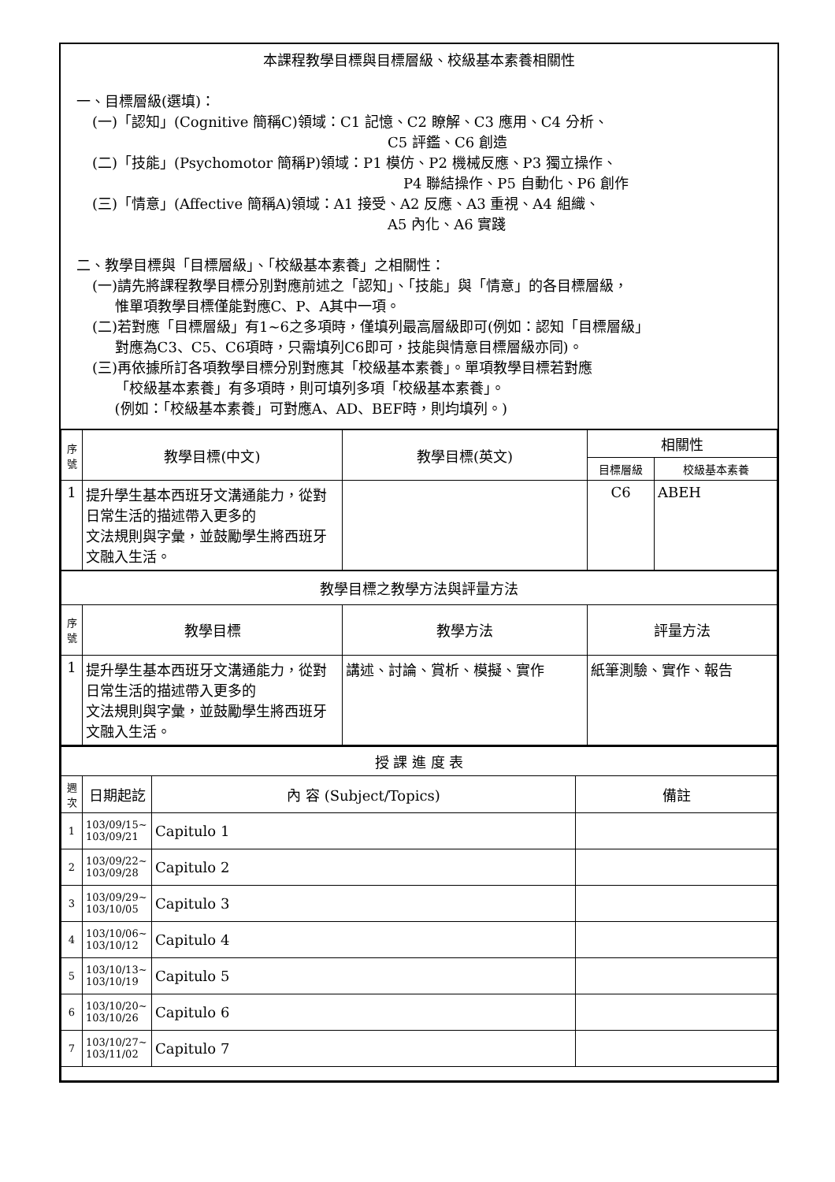本課程教學目標與目標層級、校級基本素養相關性
一、目標層級(選填)：
(一)「認知」(Cognitive 簡稱C)領域：C1 記憶、C2 瞭解、C3 應用、C4 分析、
C5 評鑑、C6 創造
(二)「技能」(Psychomotor 簡稱P)領域：P1 模仿、P2 機械反應、P3 獨立操作、
P4 聯結操作、P5 自動化、P6 創作
(三)「情意」(Affective 簡稱A)領域：A1 接受、A2 反應、A3 重視、A4 組織、
A5 內化、A6 實踐
二、教學目標與「目標層級」、「校級基本素養」之相關性：
(一)請先將課程教學目標分別對應前述之「認知」、「技能」與「情意」的各目標層級，
惟單項教學目標僅能對應C、P、A其中一項。
(二)若對應「目標層級」有1~6之多項時，僅填列最高層級即可(例如：認知「目標層級」
對應為C3、C5、C6項時，只需填列C6即可，技能與情意目標層級亦同)。
(三)再依據所訂各項教學目標分別對應其「校級基本素養」。單項教學目標若對應
「校級基本素養」有多項時，則可填列多項「校級基本素養」。
(例如：「校級基本素養」可對應A、AD、BEF時，則均填列。)
| 序號 | 教學目標(中文) | 教學目標(英文) | 相關性 | |
| --- | --- | --- | --- | --- |
| | | | 目標層級 | 校級基本素養 |
| 1 | 提升學生基本西班牙文溝通能力，從對日常生活的描述帶入更多的 文法規則與字彙，並鼓勵學生將西班牙文融入生活。 | | C6 | ABEH |
| 教學目標之教學方法與評量方法 | | | | |
| 序號 | 教學目標 | 教學方法 | 評量方法 | |
| 1 | 提升學生基本西班牙文溝通能力，從對日常生活的描述帶入更多的 文法規則與字彙，並鼓勵學生將西班牙文融入生活。 | 講述、討論、賞析、模擬、實作 | 紙筆測驗、實作、報告 | |
| 授 課 進 度 表 | | | |
| 週次 | 日期起訖 | 內 容 (Subject/Topics) | 備註 |
| 1 | 103/09/15~ 103/09/21 | Capitulo 1 | |
| 2 | 103/09/22~ 103/09/28 | Capitulo 2 | |
| 3 | 103/09/29~ 103/10/05 | Capitulo 3 | |
| 4 | 103/10/06~ 103/10/12 | Capitulo 4 | |
| 5 | 103/10/13~ 103/10/19 | Capitulo 5 | |
| 6 | 103/10/20~ 103/10/26 | Capitulo 6 | |
| 7 | 103/10/27~ 103/11/02 | Capitulo 7 | |